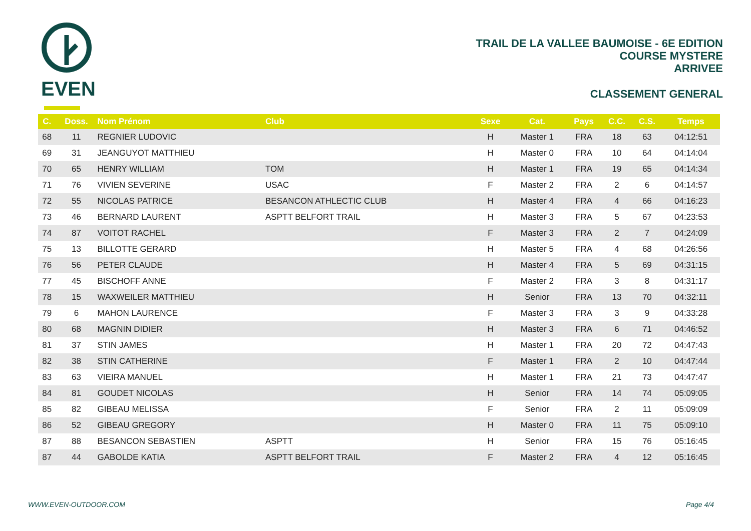EVEN
TRAIL DE LA VALLEE BAUMOISE - 6E EDITION
COURSE MYSTERE
ARRIVEE
CLASSEMENT GENERAL
| C. | Doss. | Nom Prénom | Club | Sexe | Cat. | Pays | C.C. | C.S. | Temps |
| --- | --- | --- | --- | --- | --- | --- | --- | --- | --- |
| 68 | 11 | REGNIER LUDOVIC | | H | Master 1 | FRA | 18 | 63 | 04:12:51 |
| 69 | 31 | JEANGUYOT MATTHIEU | | H | Master 0 | FRA | 10 | 64 | 04:14:04 |
| 70 | 65 | HENRY WILLIAM | TOM | H | Master 1 | FRA | 19 | 65 | 04:14:34 |
| 71 | 76 | VIVIEN SEVERINE | USAC | F | Master 2 | FRA | 2 | 6 | 04:14:57 |
| 72 | 55 | NICOLAS PATRICE | BESANCON ATHLECTIC CLUB | H | Master 4 | FRA | 4 | 66 | 04:16:23 |
| 73 | 46 | BERNARD LAURENT | ASPTT BELFORT TRAIL | H | Master 3 | FRA | 5 | 67 | 04:23:53 |
| 74 | 87 | VOITOT RACHEL | | F | Master 3 | FRA | 2 | 7 | 04:24:09 |
| 75 | 13 | BILLOTTE GERARD | | H | Master 5 | FRA | 4 | 68 | 04:26:56 |
| 76 | 56 | PETER CLAUDE | | H | Master 4 | FRA | 5 | 69 | 04:31:15 |
| 77 | 45 | BISCHOFF ANNE | | F | Master 2 | FRA | 3 | 8 | 04:31:17 |
| 78 | 15 | WAXWEILER MATTHIEU | | H | Senior | FRA | 13 | 70 | 04:32:11 |
| 79 | 6 | MAHON LAURENCE | | F | Master 3 | FRA | 3 | 9 | 04:33:28 |
| 80 | 68 | MAGNIN DIDIER | | H | Master 3 | FRA | 6 | 71 | 04:46:52 |
| 81 | 37 | STIN JAMES | | H | Master 1 | FRA | 20 | 72 | 04:47:43 |
| 82 | 38 | STIN CATHERINE | | F | Master 1 | FRA | 2 | 10 | 04:47:44 |
| 83 | 63 | VIEIRA MANUEL | | H | Master 1 | FRA | 21 | 73 | 04:47:47 |
| 84 | 81 | GOUDET NICOLAS | | H | Senior | FRA | 14 | 74 | 05:09:05 |
| 85 | 82 | GIBEAU MELISSA | | F | Senior | FRA | 2 | 11 | 05:09:09 |
| 86 | 52 | GIBEAU GREGORY | | H | Master 0 | FRA | 11 | 75 | 05:09:10 |
| 87 | 88 | BESANCON SEBASTIEN | ASPTT | H | Senior | FRA | 15 | 76 | 05:16:45 |
| 87 | 44 | GABOLDE KATIA | ASPTT BELFORT TRAIL | F | Master 2 | FRA | 4 | 12 | 05:16:45 |
WWW.EVEN-OUTDOOR.COM Page 4/4